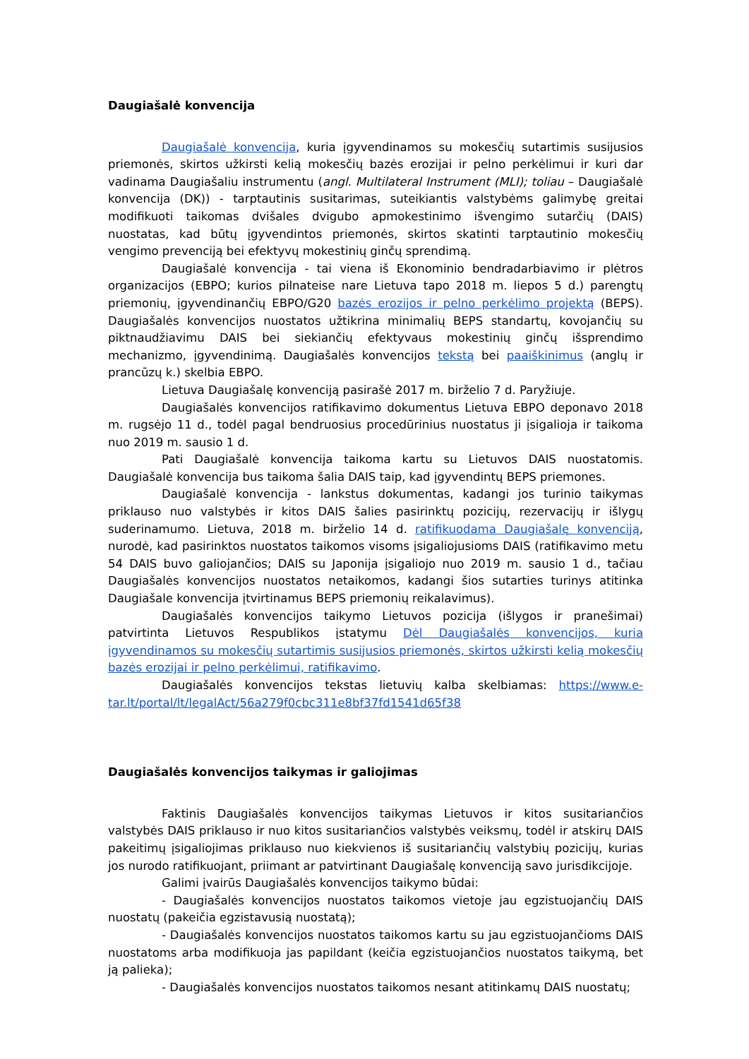Daugiašalė konvencija
Daugiašalė konvencija, kuria įgyvendinamos su mokesčių sutartimis susijusios priemonės, skirtos užkirsti kelią mokesčių bazės erozijai ir pelno perkėlimui ir kuri dar vadinama Daugiašaliu instrumentu (angl. Multilateral Instrument (MLI); toliau – Daugiašalė konvencija (DK)) - tarptautinis susitarimas, suteikiantis valstybėms galimybę greitai modifikuoti taikomas dvišales dvigubo apmokestinimo išvengimo sutarčių (DAIS) nuostatas, kad būtų įgyvendintos priemonės, skirtos skatinti tarptautinio mokesčių vengimo prevenciją bei efektyvų mokestinių ginčų sprendimą.
Daugiašalė konvencija - tai viena iš Ekonominio bendradarbiavimo ir plėtros organizacijos (EBPO; kurios pilnateise nare Lietuva tapo 2018 m. liepos 5 d.) parengtų priemonių, įgyvendinančių EBPO/G20 bazės erozijos ir pelno perkėlimo projektą (BEPS). Daugiašalės konvencijos nuostatos užtikrina minimalių BEPS standartų, kovojančių su piktnaudžiavimu DAIS bei siekiančių efektyvaus mokestinių ginčų išsprendimo mechanizmo, įgyvendinimą. Daugiašalės konvencijos tekstą bei paaiškinimus (anglų ir prancūzų k.) skelbia EBPO.
Lietuva Daugiašalę konvenciją pasirašė 2017 m. birželio 7 d. Paryžiuje.
Daugiašalės konvencijos ratifikavimo dokumentus Lietuva EBPO deponavo 2018 m. rugsėjo 11 d., todėl pagal bendruosius procedūrinius nuostatus ji įsigalioja ir taikoma nuo 2019 m. sausio 1 d.
Pati Daugiašalė konvencija taikoma kartu su Lietuvos DAIS nuostatomis. Daugiašalė konvencija bus taikoma šalia DAIS taip, kad įgyvendintų BEPS priemones.
Daugiašalė konvencija - lankstus dokumentas, kadangi jos turinio taikymas priklauso nuo valstybės ir kitos DAIS šalies pasirinktų pozicijų, rezervacijų ir išlygų suderinamumo. Lietuva, 2018 m. birželio 14 d. ratifikuodama Daugiašalę konvenciją, nurodė, kad pasirinktos nuostatos taikomos visoms įsigaliojusioms DAIS (ratifikavimo metu 54 DAIS buvo galiojančios; DAIS su Japonija įsigaliojo nuo 2019 m. sausio 1 d., tačiau Daugiašalės konvencijos nuostatos netaikomos, kadangi šios sutarties turinys atitinka Daugiašale konvencija įtvirtinamus BEPS priemonių reikalavimus).
Daugiašalės konvencijos taikymo Lietuvos pozicija (išlygos ir pranešimai) patvirtinta Lietuvos Respublikos įstatymu Dėl Daugiašalės konvencijos, kuria įgyvendinamos su mokesčių sutartimis susijusios priemonės, skirtos užkirsti kelią mokesčių bazės erozijai ir pelno perkėlimui, ratifikavimo.
Daugiašalės konvencijos tekstas lietuvių kalba skelbiamas: https://www.e-tar.lt/portal/lt/legalAct/56a279f0cbc311e8bf37fd1541d65f38
Daugiašalės konvencijos taikymas ir galiojimas
Faktinis Daugiašalės konvencijos taikymas Lietuvos ir kitos susitariančios valstybės DAIS priklauso ir nuo kitos susitariančios valstybės veiksmų, todėl ir atskirų DAIS pakeitimų įsigaliojimas priklauso nuo kiekvienos iš susitariančių valstybių pozicijų, kurias jos nurodo ratifikuojant, priimant ar patvirtinant Daugiašalę konvenciją savo jurisdikcijoje.
Galimi įvairūs Daugiašalės konvencijos taikymo būdai:
- Daugiašalės konvencijos nuostatos taikomos vietoje jau egzistuojančių DAIS nuostatų (pakeičia egzistavusią nuostatą);
- Daugiašalės konvencijos nuostatos taikomos kartu su jau egzistuojančioms DAIS nuostatoms arba modifikuoja jas papildant (keičia egzistuojančios nuostatos taikymą, bet ją palieka);
- Daugiašalės konvencijos nuostatos taikomos nesant atitinkamų DAIS nuostatų;